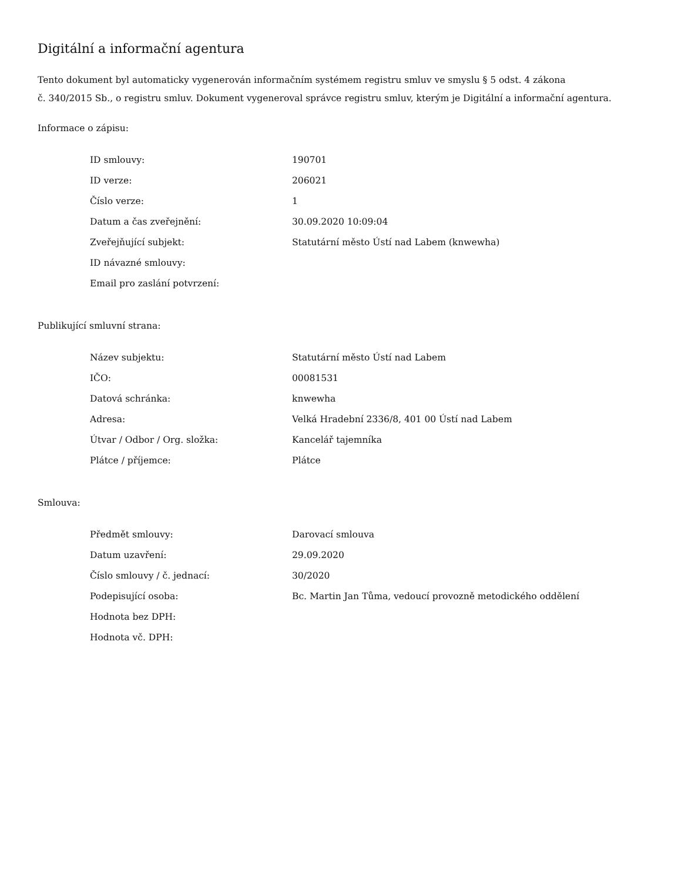Digitální a informační agentura
Tento dokument byl automaticky vygenerován informačním systémem registru smluv ve smyslu § 5 odst. 4 zákona
č. 340/2015 Sb., o registru smluv. Dokument vygeneroval správce registru smluv, kterým je Digitální a informační agentura.
Informace o zápisu:
| ID smlouvy: | 190701 |
| ID verze: | 206021 |
| Číslo verze: | 1 |
| Datum a čas zveřejnění: | 30.09.2020 10:09:04 |
| Zveřejňující subjekt: | Statutární město Ústí nad Labem (knwewha) |
| ID návazné smlouvy: | |
| Email pro zaslání potvrzení: | |
Publikující smluvní strana:
| Název subjektu: | Statutární město Ústí nad Labem |
| IČO: | 00081531 |
| Datová schránka: | knwewha |
| Adresa: | Velká Hradební 2336/8, 401 00 Ústí nad Labem |
| Útvar / Odbor / Org. složka: | Kancelář tajemníka |
| Plátce / příjemce: | Plátce |
Smlouva:
| Předmět smlouvy: | Darovací smlouva |
| Datum uzavření: | 29.09.2020 |
| Číslo smlouvy / č. jednací: | 30/2020 |
| Podepisující osoba: | Bc. Martin Jan Tůma, vedoucí provozně metodického oddělení |
| Hodnota bez DPH: | |
| Hodnota vč. DPH: | |